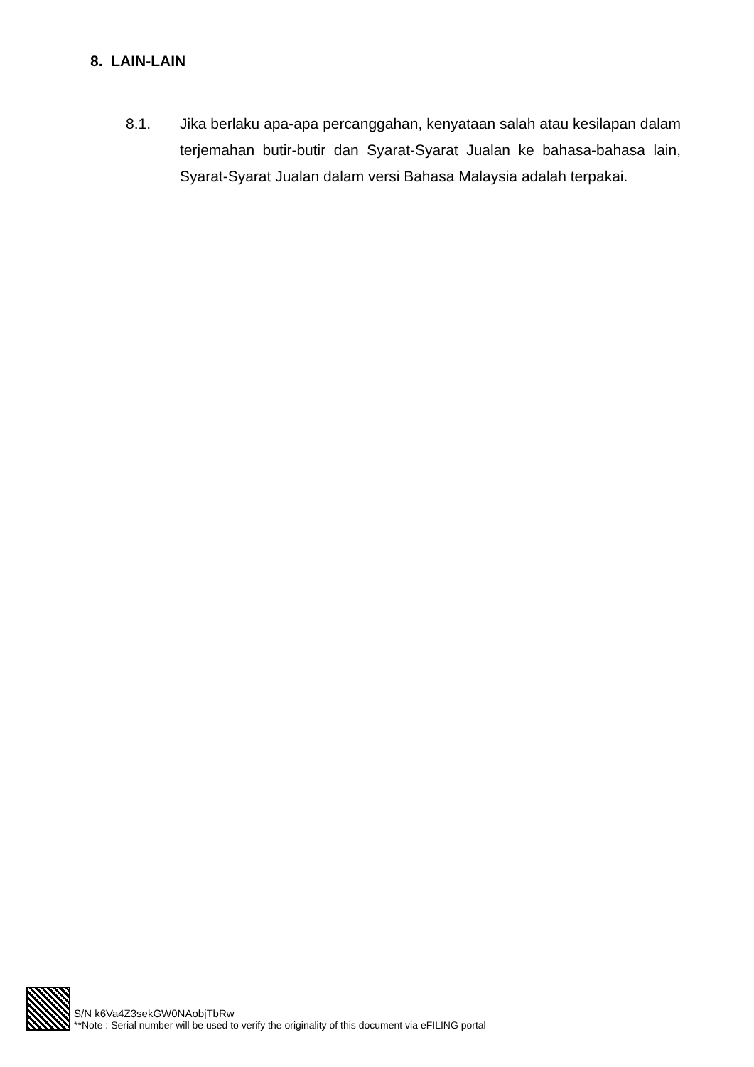8. LAIN-LAIN
8.1. Jika berlaku apa-apa percanggahan, kenyataan salah atau kesilapan dalam terjemahan butir-butir dan Syarat-Syarat Jualan ke bahasa-bahasa lain, Syarat-Syarat Jualan dalam versi Bahasa Malaysia adalah terpakai.
S/N k6Va4Z3sekGW0NAobjTbRw
**Note : Serial number will be used to verify the originality of this document via eFILING portal